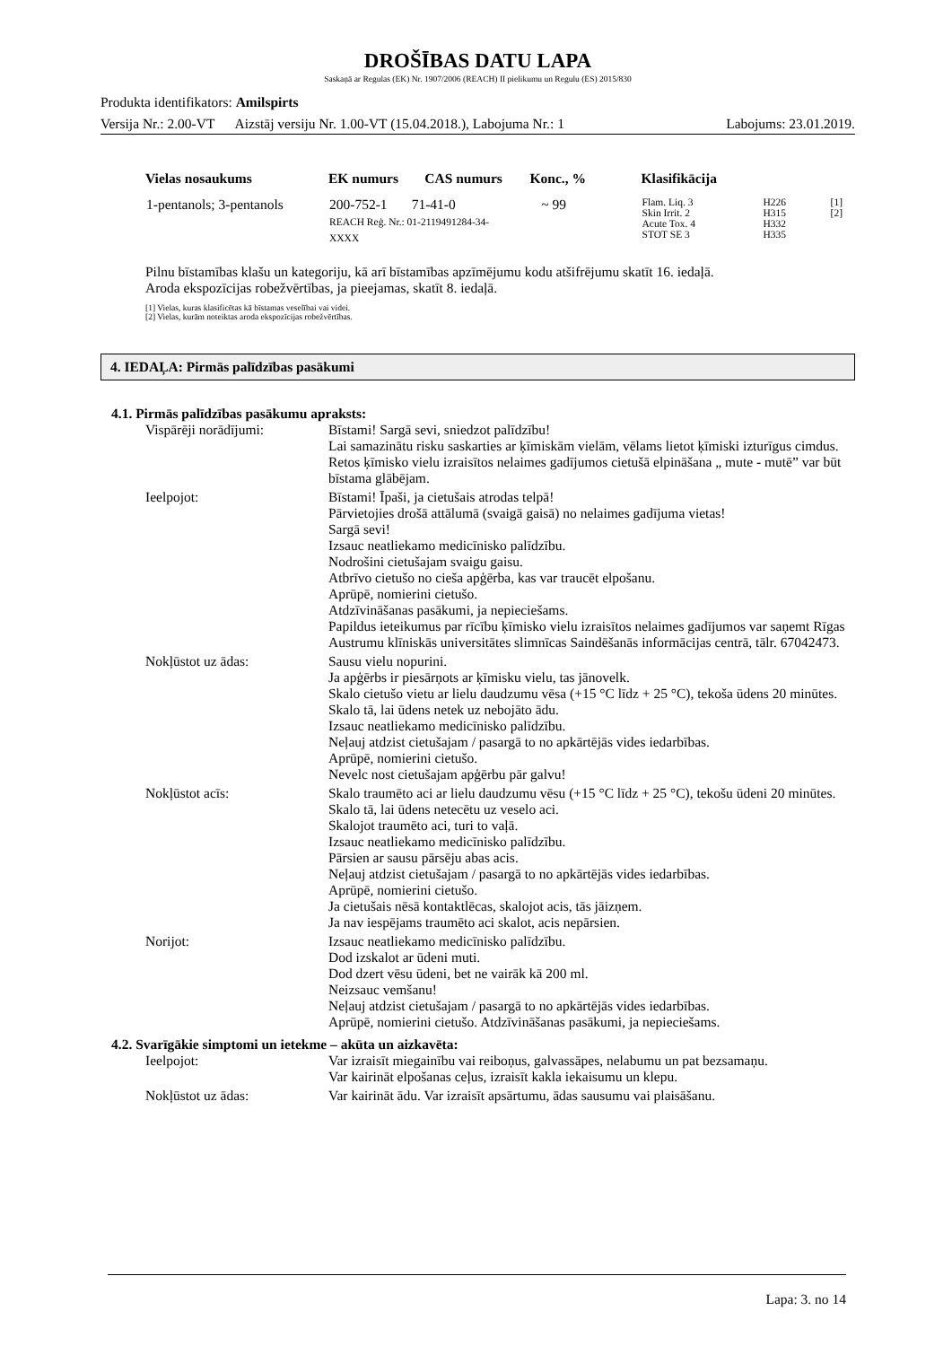DROŠĪBAS DATU LAPA
Saskaņā ar Regulas (EK) Nr. 1907/2006 (REACH) II pielikumu un Regulu (ES) 2015/830
Produkta identifikators: Amilspirts
Versija Nr.: 2.00-VT Aizstāj versiju Nr. 1.00-VT (15.04.2018.), Labojuma Nr.: 1 Labojums: 23.01.2019.
| Vielas nosaukums | EK numurs | CAS numurs | Konc., % | Klasifikācija | | |
| --- | --- | --- | --- | --- | --- | --- |
| 1-pentanols; 3-pentanols | 200-752-1 71-41-0 REACH Reģ. Nr.: 01-2119491284-34-XXXX | | ~ 99 | Flam. Liq. 3 Skin Irrit. 2 Acute Tox. 4 STOT SE 3 | H226 H315 H332 H335 | [1] [2] |
Pilnu bīstamības klašu un kategoriju, kā arī bīstamības apzīmējumu kodu atšifrējumu skatīt 16. iedaļā.
Aroda ekspozīcijas robežvērtības, ja pieejamas, skatīt 8. iedaļā.
[1] Vielas, kuras klasificētas kā bīstamas veselībai vai videi.
[2] Vielas, kurām noteiktas aroda ekspozīcijas robežvērtības.
4. IEDAĻA: Pirmās palīdzības pasākumi
4.1. Pirmās palīdzības pasākumu apraksts:
| Vispārēji norādījumi: | Bīstami! Sargā sevi, sniedzot palīdzību! Lai samazinātu risku saskarties ar ķīmiskām vielām, vēlams lietot ķīmiski izturīgus cimdus. Retos ķīmisko vielu izraisītos nelaimes gadījumos cietušā elpināšana „ mute - mutē” var būt bīstama glābējam. |
| Ieelpojot: | Bīstami! Īpaši, ja cietušais atrodas telpā! Pārvietojies drošā attālumā (svaigā gaisā) no nelaimes gadījuma vietas! Sargā sevi! Izsauc neatliekamo medicīnisko palīdzību. Nodrošini cietušajam svaigu gaisu. Atbrīvo cietušo no cieša apģērba, kas var traucēt elpošanu. Aprūpē, nomierini cietušo. Atdzīvināšanas pasākumi, ja nepieciešams. Papildus ieteikumus par rīcību ķīmisko vielu izraisītos nelaimes gadījumos var saņemt Rīgas Austrumu klīniskās universitātes slimnīcas Saindēšanās informācijas centrā, tālr. 67042473. |
| Nokļūstot uz ādas: | Sausu vielu nopurini. Ja apģērbs ir piesārņots ar ķīmisku vielu, tas jānovelk. Skalo cietušo vietu ar lielu daudzumu vēsa (+15 °C līdz + 25 °C), tekoša ūdens 20 minūtes. Skalo tā, lai ūdens netek uz nebojāto ādu. Izsauc neatliekamo medicīnisko palīdzību. Neļauj atdzist cietušajam / pasargā to no apkārtējās vides iedarbības. Aprūpē, nomierini cietušo. Nevelc nost cietušajam apģērbu pār galvu! |
| Nokļūstot acīs: | Skalo traumēto aci ar lielu daudzumu vēsu (+15 °C līdz + 25 °C), tekošu ūdeni 20 minūtes. Skalo tā, lai ūdens netecētu uz veselo aci. Skalojot traumēto aci, turi to vaļā. Izsauc neatliekamo medicīnisko palīdzību. Pārsien ar sausu pārsēju abas acis. Neļauj atdzist cietušajam / pasargā to no apkārtējās vides iedarbības. Aprūpē, nomierini cietušo. Ja cietušais nēsā kontaktlēcas, skalojot acis, tās jāizņem. Ja nav iespējams traumēto aci skalot, acis nepārsien. |
| Norijot: | Izsauc neatliekamo medicīnisko palīdzību. Dod izskalot ar ūdeni muti. Dod dzert vēsu ūdeni, bet ne vairāk kā 200 ml. Neizsauc vemšanu! Neļauj atdzist cietušajam / pasargā to no apkārtējās vides iedarbības. Aprūpē, nomierini cietušo. Atdzīvināšanas pasākumi, ja nepieciešams. |
4.2. Svarīgākie simptomi un ietekme – akūta un aizkavēta:
| Ieelpojot: | Var izraisīt miegainību vai reiboņus, galvassāpes, nelabumu un pat bezsamaņu. Var kairināt elpošanas ceļus, izraisīt kakla iekaisumu un klepu. |
| Nokļūstot uz ādas: | Var kairināt ādu. Var izraisīt apsārtumu, ādas sausumu vai plaisāšanu. |
Lapa: 3. no 14